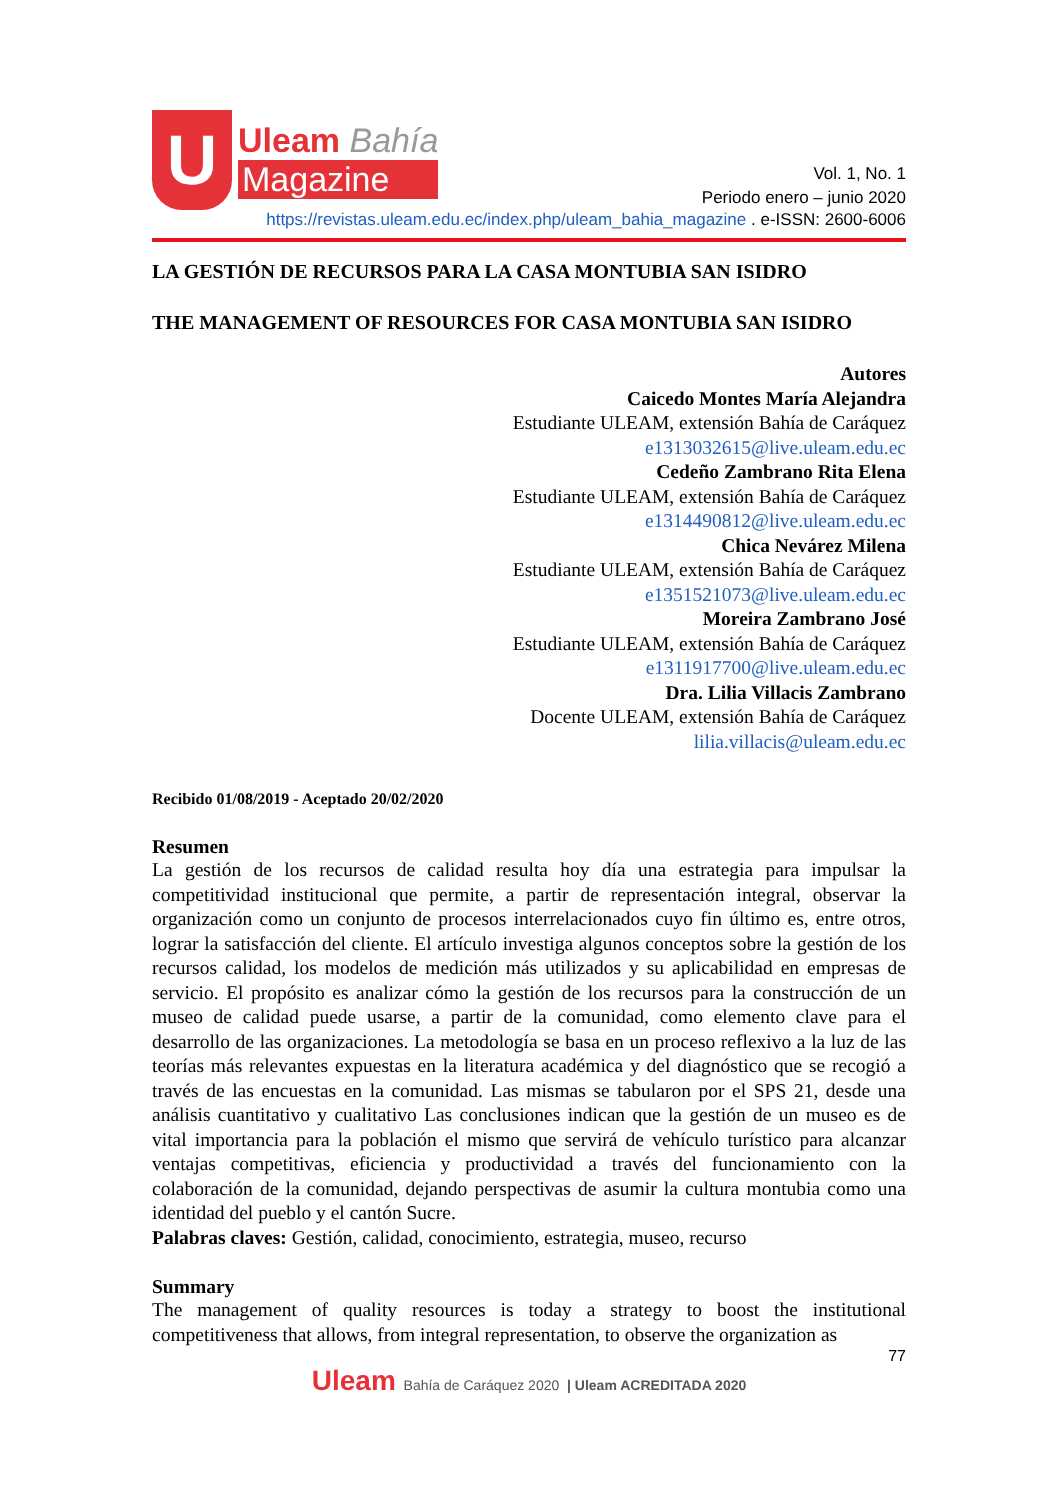U
Uleam Bahía
Magazine
Vol. 1, No. 1
Periodo enero – junio 2020
https://revistas.uleam.edu.ec/index.php/uleam_bahia_magazine . e-ISSN: 2600-6006
LA GESTIÓN DE RECURSOS PARA LA CASA MONTUBIA SAN ISIDRO
THE MANAGEMENT OF RESOURCES FOR CASA MONTUBIA SAN ISIDRO
Autores
Caicedo Montes María Alejandra
Estudiante ULEAM, extensión Bahía de Caráquez
e1313032615@live.uleam.edu.ec
Cedeño Zambrano Rita Elena
Estudiante ULEAM, extensión Bahía de Caráquez
e1314490812@live.uleam.edu.ec
Chica Nevárez Milena
Estudiante ULEAM, extensión Bahía de Caráquez
e1351521073@live.uleam.edu.ec
Moreira Zambrano José
Estudiante ULEAM, extensión Bahía de Caráquez
e1311917700@live.uleam.edu.ec
Dra. Lilia Villacis Zambrano
Docente ULEAM, extensión Bahía de Caráquez
lilia.villacis@uleam.edu.ec
Recibido 01/08/2019 - Aceptado 20/02/2020
Resumen
La gestión de los recursos de calidad resulta hoy día una estrategia para impulsar la competitividad institucional que permite, a partir de representación integral, observar la organización como un conjunto de procesos interrelacionados cuyo fin último es, entre otros, lograr la satisfacción del cliente. El artículo investiga algunos conceptos sobre la gestión de los recursos calidad, los modelos de medición más utilizados y su aplicabilidad en empresas de servicio. El propósito es analizar cómo la gestión de los recursos para la construcción de un museo de calidad puede usarse, a partir de la comunidad, como elemento clave para el desarrollo de las organizaciones. La metodología se basa en un proceso reflexivo a la luz de las teorías más relevantes expuestas en la literatura académica y del diagnóstico que se recogió a través de las encuestas en la comunidad. Las mismas se tabularon por el SPS 21, desde una análisis cuantitativo y cualitativo Las conclusiones indican que la gestión de un museo es de vital importancia para la población el mismo que servirá de vehículo turístico para alcanzar ventajas competitivas, eficiencia y productividad a través del funcionamiento con la colaboración de la comunidad, dejando perspectivas de asumir la cultura montubia como una identidad del pueblo y el cantón Sucre.
Palabras claves: Gestión, calidad, conocimiento, estrategia, museo, recurso
Summary
The management of quality resources is today a strategy to boost the institutional competitiveness that allows, from integral representation, to observe the organization as
77
Uleam Bahía de Caráquez 2020 | Uleam ACREDITADA 2020